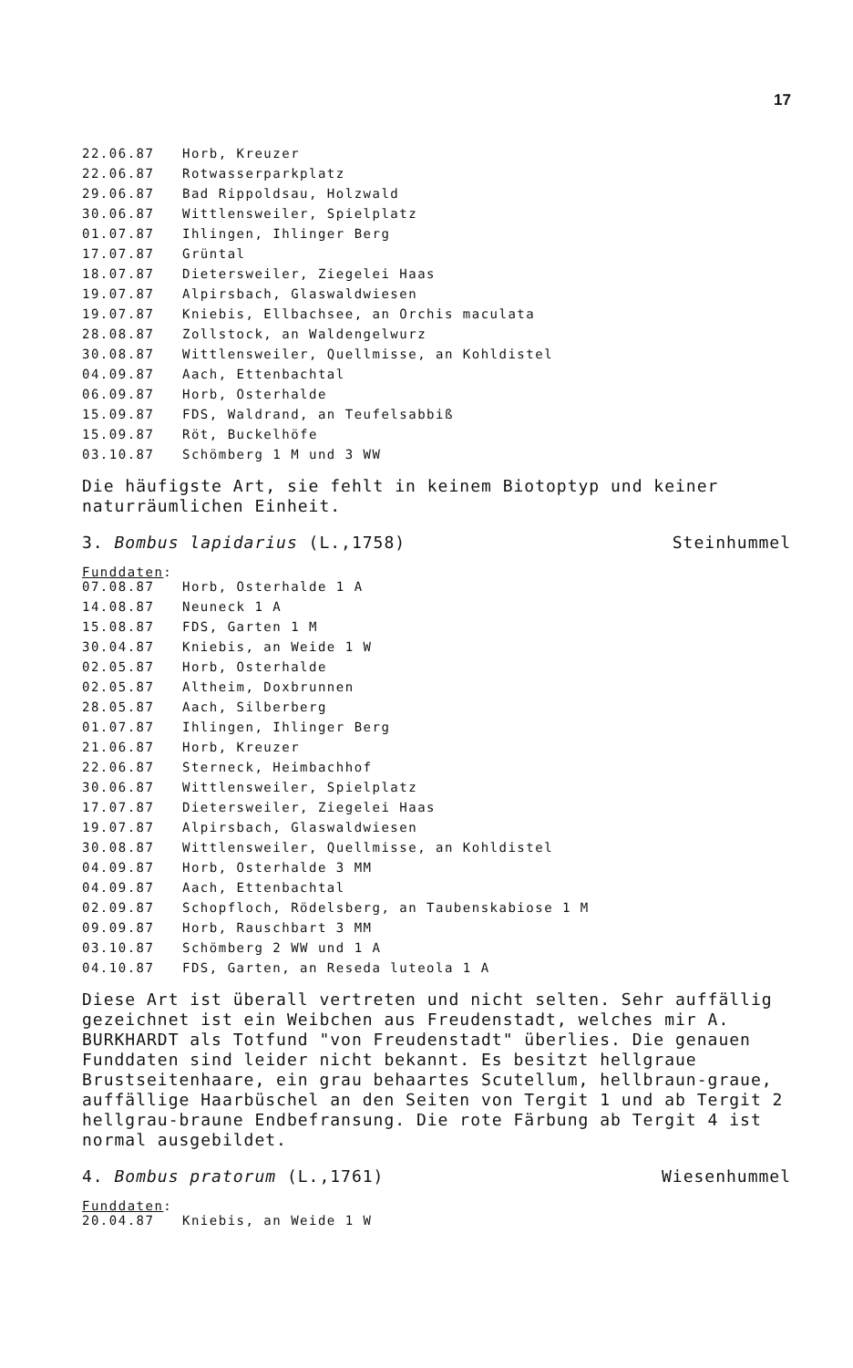17
| 22.06.87 | Horb, Kreuzer |
| 22.06.87 | Rotwasserparkplatz |
| 29.06.87 | Bad Rippoldsau, Holzwald |
| 30.06.87 | Wittlensweiler, Spielplatz |
| 01.07.87 | Ihlingen, Ihlinger Berg |
| 17.07.87 | Grüntal |
| 18.07.87 | Dietersweiler, Ziegelei Haas |
| 19.07.87 | Alpirsbach, Glaswaldwiesen |
| 19.07.87 | Kniebis, Ellbachsee, an Orchis maculata |
| 28.08.87 | Zollstock, an Waldengelwurz |
| 30.08.87 | Wittlensweiler, Quellmisse, an Kohldistel |
| 04.09.87 | Aach, Ettenbachtal |
| 06.09.87 | Horb, Osterhalde |
| 15.09.87 | FDS, Waldrand, an Teufelsabbiß |
| 15.09.87 | Röt, Buckelhöfe |
| 03.10.87 | Schömberg 1 M und 3 WW |
Die häufigste Art, sie fehlt in keinem Biotoptyp und keiner naturräumlichen Einheit.
3. Bombus lapidarius (L.,1758) Steinhummel
Funddaten:
| 07.08.87 | Horb, Osterhalde 1 A |
| 14.08.87 | Neuneck 1 A |
| 15.08.87 | FDS, Garten 1 M |
| 30.04.87 | Kniebis, an Weide 1 W |
| 02.05.87 | Horb, Osterhalde |
| 02.05.87 | Altheim, Doxbrunnen |
| 28.05.87 | Aach, Silberberg |
| 01.07.87 | Ihlingen, Ihlinger Berg |
| 21.06.87 | Horb, Kreuzer |
| 22.06.87 | Sterneck, Heimbachhof |
| 30.06.87 | Wittlensweiler, Spielplatz |
| 17.07.87 | Dietersweiler, Ziegelei Haas |
| 19.07.87 | Alpirsbach, Glaswaldwiesen |
| 30.08.87 | Wittlensweiler, Quellmisse, an Kohldistel |
| 04.09.87 | Horb, Osterhalde 3 MM |
| 04.09.87 | Aach, Ettenbachtal |
| 02.09.87 | Schopfloch, Rödelsberg, an Taubenskabiose 1 M |
| 09.09.87 | Horb, Rauschbart 3 MM |
| 03.10.87 | Schömberg 2 WW und 1 A |
| 04.10.87 | FDS, Garten, an Reseda luteola 1 A |
Diese Art ist überall vertreten und nicht selten. Sehr auffällig gezeichnet ist ein Weibchen aus Freudenstadt, welches mir A. BURKHARDT als Totfund "von Freudenstadt" überlies. Die genauen Funddaten sind leider nicht bekannt. Es besitzt hellgraue Brustseitenhaare, ein grau behaartes Scutellum, hellbraun-graue, auffällige Haarbüschel an den Seiten von Tergit 1 und ab Tergit 2 hellgrau-braune Endbefransung. Die rote Färbung ab Tergit 4 ist normal ausgebildet.
4. Bombus pratorum (L.,1761) Wiesenhummel
Funddaten:
| 20.04.87 | Kniebis, an Weide 1 W |